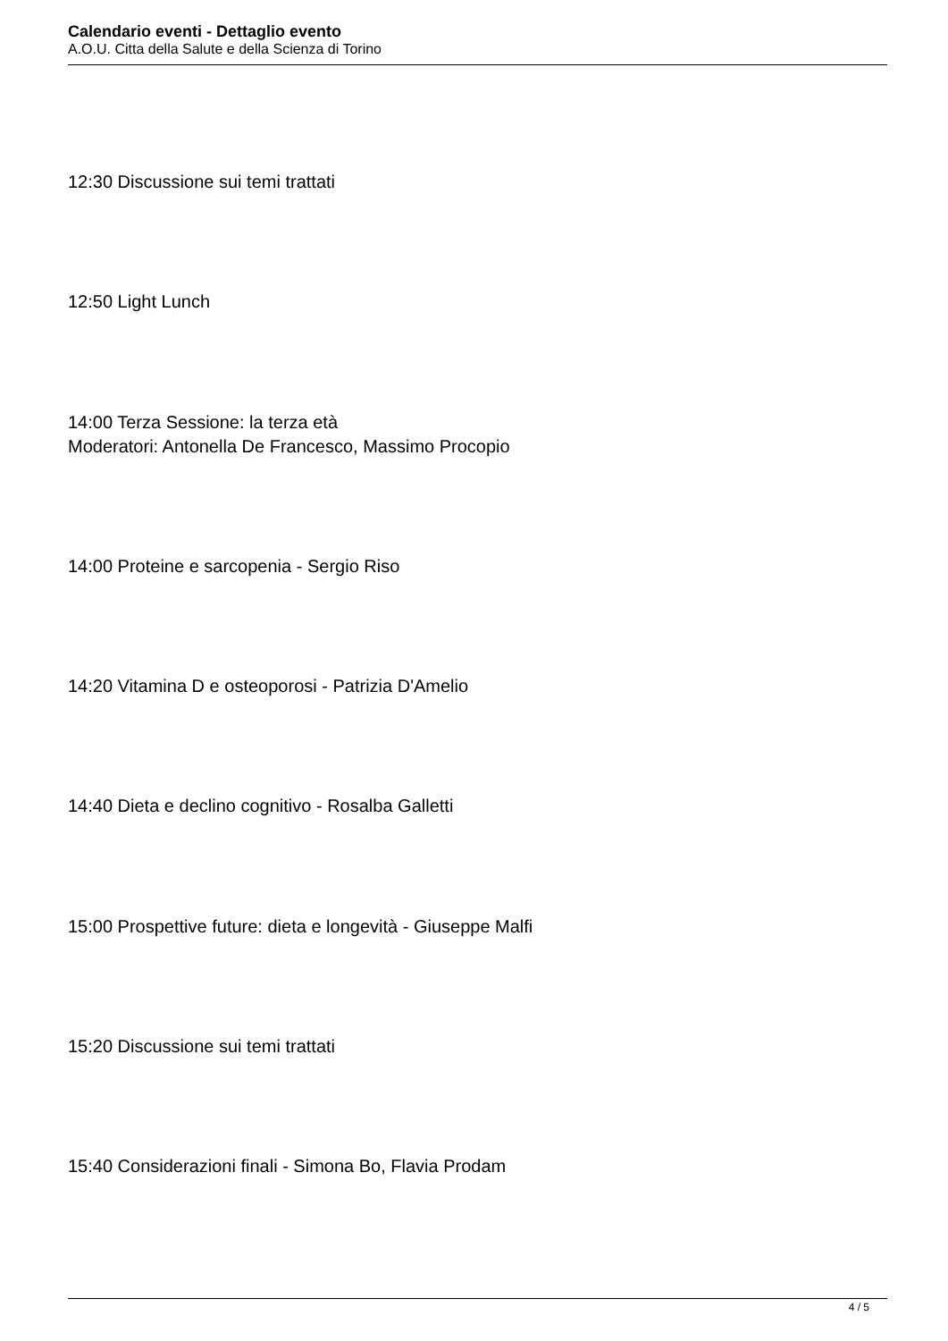Calendario eventi - Dettaglio evento
A.O.U. Citta della Salute e della Scienza di Torino
12:30 Discussione sui temi trattati
12:50 Light Lunch
14:00 Terza Sessione: la terza età
Moderatori: Antonella De Francesco, Massimo Procopio
14:00 Proteine e sarcopenia - Sergio Riso
14:20 Vitamina D e osteoporosi - Patrizia D'Amelio
14:40 Dieta e declino cognitivo - Rosalba Galletti
15:00 Prospettive future: dieta e longevità - Giuseppe Malfi
15:20 Discussione sui temi trattati
15:40 Considerazioni finali - Simona Bo, Flavia Prodam
4 / 5